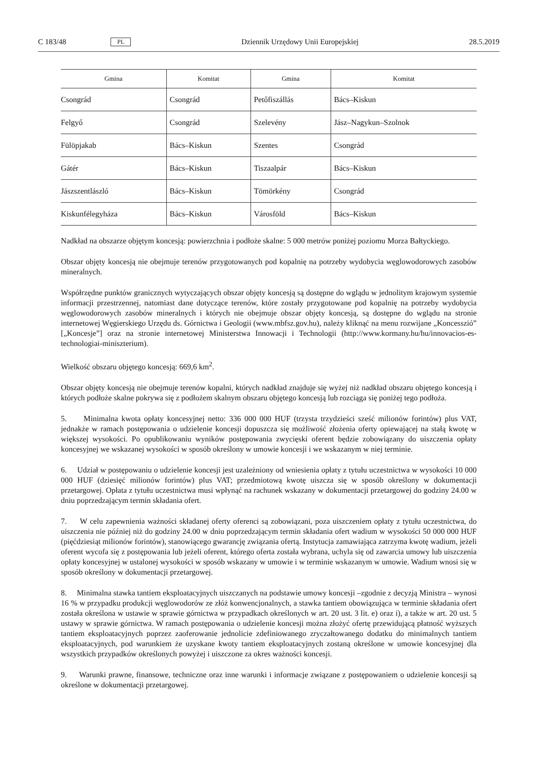C 183/48 PL Dziennik Urzędowy Unii Europejskiej 28.5.2019
| Gmina | Komitat | Gmina | Komitat |
| --- | --- | --- | --- |
| Csongrád | Csongrád | Petőfiszállás | Bács–Kiskun |
| Felgyő | Csongrád | Szelevény | Jász–Nagykun–Szolnok |
| Fülöpjakab | Bács–Kiskun | Szentes | Csongrád |
| Gátér | Bács–Kiskun | Tiszaalpár | Bács–Kiskun |
| Jászszentlászló | Bács–Kiskun | Tömörkény | Csongrád |
| Kiskunfélegyháza | Bács–Kiskun | Városföld | Bács–Kiskun |
Nadkład na obszarze objętym koncesją: powierzchnia i podłoże skalne: 5 000 metrów poniżej poziomu Morza Bałtyckiego.
Obszar objęty koncesją nie obejmuje terenów przygotowanych pod kopalnię na potrzeby wydobycia węglowodorowych zasobów mineralnych.
Współrzędne punktów granicznych wytyczających obszar objęty koncesją są dostępne do wglądu w jednolitym krajowym systemie informacji przestrzennej, natomiast dane dotyczące terenów, które zostały przygotowane pod kopalnię na potrzeby wydobycia węglowodorowych zasobów mineralnych i których nie obejmuje obszar objęty koncesją, są dostępne do wglądu na stronie internetowej Węgierskiego Urzędu ds. Górnictwa i Geologii (www.mbfsz.gov.hu), należy kliknąć na menu rozwijane „Koncesszió” [„Koncesje”] oraz na stronie internetowej Ministerstwa Innowacji i Technologii (http://www.kormany.hu/hu/innovacios-es-technologiai-miniszterium).
Wielkość obszaru objętego koncesją: 669,6 km<sup>2</sup>.
Obszar objęty koncesją nie obejmuje terenów kopalni, których nadkład znajduje się wyżej niż nadkład obszaru objętego koncesją i których podłoże skalne pokrywa się z podłożem skalnym obszaru objętego koncesją lub rozciąga się poniżej tego podłoża.
5. Minimalna kwota opłaty koncesyjnej netto: 336 000 000 HUF (trzysta trzydzieści sześć milionów forintów) plus VAT, jednakże w ramach postępowania o udzielenie koncesji dopuszcza się możliwość złożenia oferty opiewającej na stałą kwotę w większej wysokości. Po opublikowaniu wyników postępowania zwycięski oferent będzie zobowiązany do uiszczenia opłaty koncesyjnej we wskazanej wysokości w sposób określony w umowie koncesji i we wskazanym w niej terminie.
6. Udział w postępowaniu o udzielenie koncesji jest uzależniony od wniesienia opłaty z tytułu uczestnictwa w wysokości 10 000 000 HUF (dziesięć milionów forintów) plus VAT; przedmiotową kwotę uiszcza się w sposób określony w dokumentacji przetargowej. Opłata z tytułu uczestnictwa musi wpłynąć na rachunek wskazany w dokumentacji przetargowej do godziny 24.00 w dniu poprzedzającym termin składania ofert.
7. W celu zapewnienia ważności składanej oferty oferenci są zobowiązani, poza uiszczeniem opłaty z tytułu uczestnictwa, do uiszczenia nie później niż do godziny 24.00 w dniu poprzedzającym termin składania ofert wadium w wysokości 50 000 000 HUF (pięćdziesiąt milionów forintów), stanowiącego gwarancję związania ofertą. Instytucja zamawiająca zatrzyma kwotę wadium, jeżeli oferent wycofa się z postępowania lub jeżeli oferent, którego oferta została wybrana, uchyla się od zawarcia umowy lub uiszczenia opłaty koncesyjnej w ustalonej wysokości w sposób wskazany w umowie i w terminie wskazanym w umowie. Wadium wnosi się w sposób określony w dokumentacji przetargowej.
8. Minimalna stawka tantiem eksploatacyjnych uiszczanych na podstawie umowy koncesji –zgodnie z decyzją Ministra – wynosi 16 % w przypadku produkcji węglowodorów ze złóż konwencjonalnych, a stawka tantiem obowiązująca w terminie składania ofert została określona w ustawie w sprawie górnictwa w przypadkach określonych w art. 20 ust. 3 lit. e) oraz i), a także w art. 20 ust. 5 ustawy w sprawie górnictwa. W ramach postępowania o udzielenie koncesji można złożyć ofertę przewidującą płatność wyższych tantiem eksploatacyjnych poprzez zaoferowanie jednolicie zdefiniowanego zryczałtowanego dodatku do minimalnych tantiem eksploatacyjnych, pod warunkiem że uzyskane kwoty tantiem eksploatacyjnych zostaną określone w umowie koncesyjnej dla wszystkich przypadków określonych powyżej i uiszczone za okres ważności koncesji.
9. Warunki prawne, finansowe, techniczne oraz inne warunki i informacje związane z postępowaniem o udzielenie koncesji są określone w dokumentacji przetargowej.